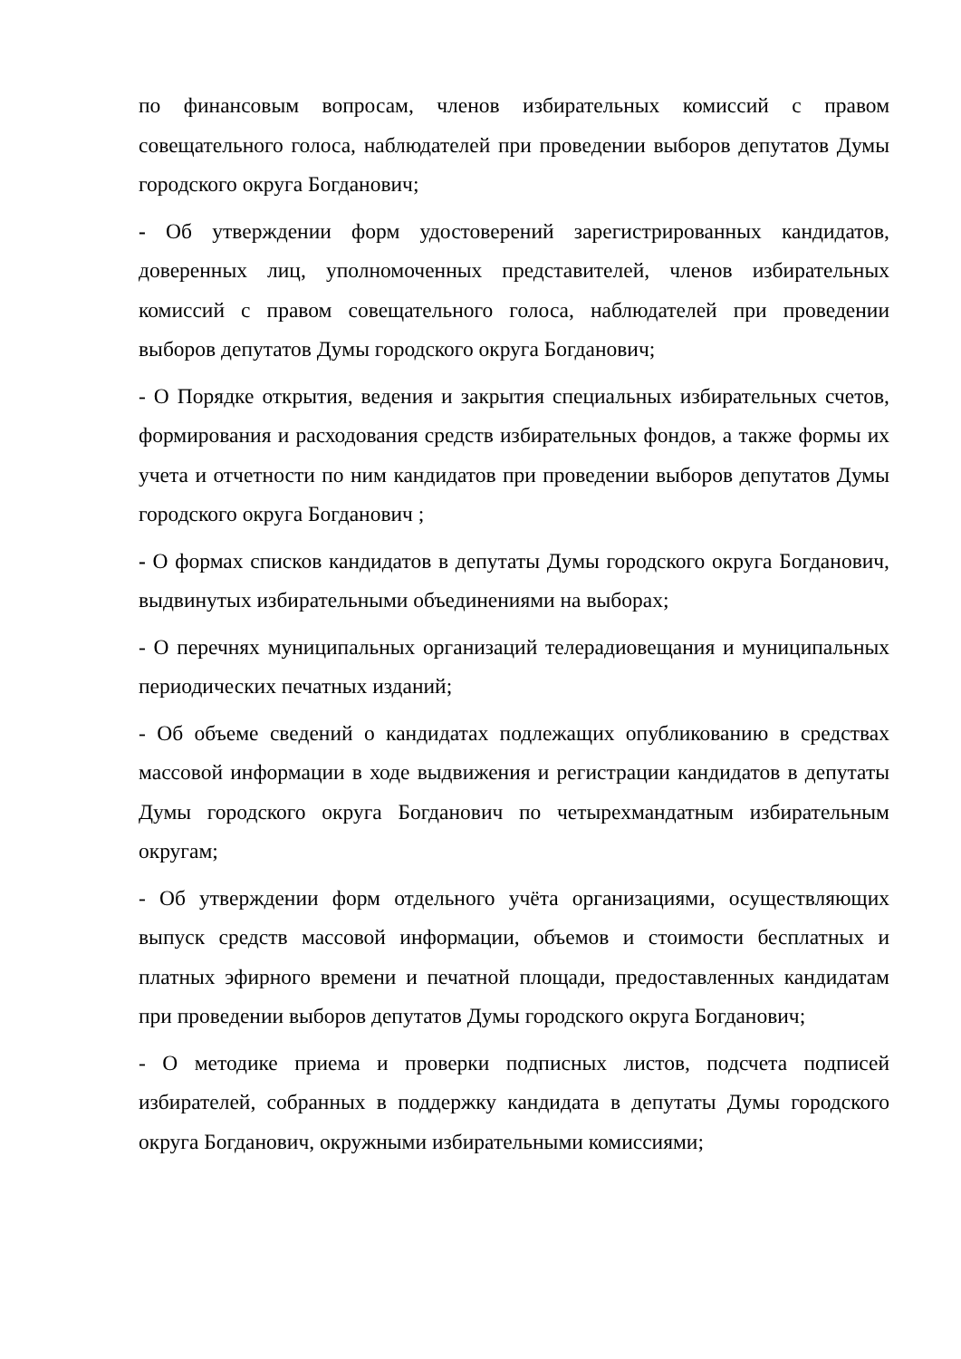по финансовым вопросам, членов избирательных комиссий с правом совещательного голоса, наблюдателей при проведении выборов депутатов Думы городского округа Богданович;
- Об утверждении форм удостоверений зарегистрированных кандидатов, доверенных лиц, уполномоченных представителей, членов избирательных комиссий с правом совещательного голоса, наблюдателей при проведении выборов депутатов Думы городского округа Богданович;
- О Порядке открытия, ведения и закрытия специальных избирательных счетов, формирования и расходования средств избирательных фондов, а также формы их учета и отчетности по ним кандидатов при проведении выборов депутатов Думы городского округа Богданович ;
- О формах списков кандидатов в депутаты Думы городского округа Богданович, выдвинутых избирательными объединениями на выборах;
- О перечнях муниципальных организаций телерадиовещания и муниципальных периодических печатных изданий;
- Об объеме сведений о кандидатах подлежащих опубликованию в средствах массовой информации в ходе выдвижения и регистрации кандидатов в депутаты Думы городского округа Богданович по четырехмандатным избирательным округам;
- Об утверждении форм отдельного учёта организациями, осуществляющих выпуск средств массовой информации, объемов и стоимости бесплатных и платных эфирного времени и печатной площади, предоставленных кандидатам при проведении выборов депутатов Думы городского округа Богданович;
- О методике приема и проверки подписных листов, подсчета подписей избирателей, собранных в поддержку кандидата в депутаты Думы городского округа Богданович, окружными избирательными комиссиями;